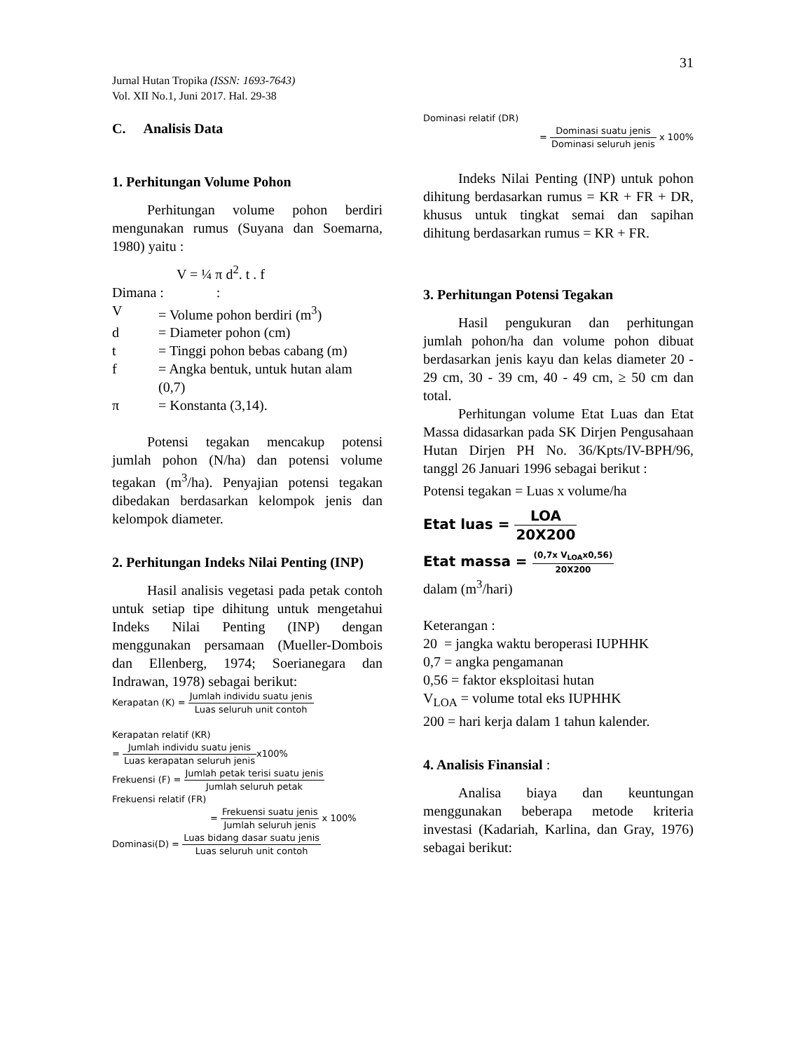31
Jurnal Hutan Tropika (ISSN: 1693-7643)
Vol. XII No.1, Juni 2017. Hal. 29-38
C. Analisis Data
1. Perhitungan Volume Pohon
Perhitungan volume pohon berdiri mengunakan rumus (Suyana dan Soemarna, 1980) yaitu :
V = ¼ π d<sup>2</sup>. t . f
Dimana : :
V = Volume pohon berdiri (m<sup>3</sup>)
d = Diameter pohon (cm)
t = Tinggi pohon bebas cabang (m)
f = Angka bentuk, untuk hutan alam (0,7)
π = Konstanta (3,14).
Potensi tegakan mencakup potensi jumlah pohon (N/ha) dan potensi volume tegakan (m<sup>3</sup>/ha). Penyajian potensi tegakan dibedakan berdasarkan kelompok jenis dan kelompok diameter.
2. Perhitungan Indeks Nilai Penting (INP)
Hasil analisis vegetasi pada petak contoh untuk setiap tipe dihitung untuk mengetahui Indeks Nilai Penting (INP) dengan menggunakan persamaan (Mueller-Dombois dan Ellenberg, 1974; Soerianegara dan Indrawan, 1978) sebagai berikut:
Kerapatan (K) = Jumlah individu suatu jenis Luas seluruh unit contoh
Kerapatan relatif (KR)
= Jumlah individu suatu jenis Luas kerapatan seluruh jenisx100%
Frekuensi (F) = Jumlah petak terisi suatu jenis Jumlah seluruh petak
Frekuensi relatif (FR)
= Frekuensi suatu jenis Jumlah seluruh jenis x 100%
Dominasi(D) = Luas bidang dasar suatu jenis Luas seluruh unit contoh
Dominasi relatif (DR)
= Dominasi suatu jenis Dominasi seluruh jenis x 100%
Indeks Nilai Penting (INP) untuk pohon dihitung berdasarkan rumus = KR + FR + DR, khusus untuk tingkat semai dan sapihan dihitung berdasarkan rumus = KR + FR.
3. Perhitungan Potensi Tegakan
Hasil pengukuran dan perhitungan jumlah pohon/ha dan volume pohon dibuat berdasarkan jenis kayu dan kelas diameter 20 - 29 cm, 30 - 39 cm, 40 - 49 cm, ≥ 50 cm dan total.
Perhitungan volume Etat Luas dan Etat Massa didasarkan pada SK Dirjen Pengusahaan Hutan Dirjen PH No. 36/Kpts/IV-BPH/96, tanggl 26 Januari 1996 sebagai berikut :
Potensi tegakan = Luas x volume/ha
Etat luas = LOA 20X200
Etat massa = (0,7x V<sub>LOA</sub>x0,56) 20X200
dalam (m<sup>3</sup>/hari)
Keterangan :
20 = jangka waktu beroperasi IUPHHK
0,7 = angka pengamanan
0,56 = faktor eksploitasi hutan
V<sub>LOA</sub> = volume total eks IUPHHK
200 = hari kerja dalam 1 tahun kalender.
4. Analisis Finansial :
Analisa biaya dan keuntungan menggunakan beberapa metode kriteria investasi (Kadariah, Karlina, dan Gray, 1976) sebagai berikut: